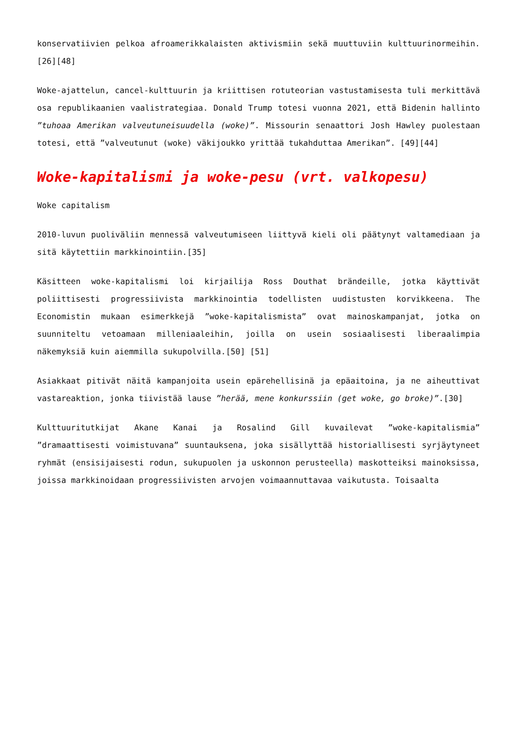konservatiivien pelkoa afroamerikkalaisten aktivismiin sekä muuttuviin kulttuurinormeihin. [26][48]
Woke-ajattelun, cancel-kulttuurin ja kriittisen rotuteorian vastustamisesta tuli merkittävä osa republikaanien vaalistrategiaa. Donald Trump totesi vuonna 2021, että Bidenin hallinto ”tuhoaa Amerikan valveutuneisuudella (woke)”. Missourin senaattori Josh Hawley puolestaan totesi, että ”valveutunut (woke) väkijoukko yrittää tukahduttaa Amerikan”. [49][44]
Woke-kapitalismi ja woke-pesu (vrt. valkopesu)
Woke capitalism
2010-luvun puoliväliin mennessä valveutumiseen liittyvä kieli oli päätynyt valtamediaan ja sitä käytettiin markkinointiin.[35]
Käsitteen woke-kapitalismi loi kirjailija Ross Douthat brändeille, jotka käyttivät poliittisesti progressiivista markkinointia todellisten uudistusten korvikkeena. The Economistin mukaan esimerkkejä ”woke-kapitalismista” ovat mainoskampanjat, jotka on suunniteltu vetoamaan milleniaaleihin, joilla on usein sosiaalisesti liberaalimpia näkemyksiä kuin aiemmilla sukupolvilla.[50] [51]
Asiakkaat pitivät näitä kampanjoita usein epärehellisinä ja epäaitoina, ja ne aiheuttivat vastareaktion, jonka tiivistää lause ”herää, mene konkurssiin (get woke, go broke)”.[30]
Kulttuuritutkijat Akane Kanai ja Rosalind Gill kuvailevat ”woke-kapitalismia” ”dramaattisesti voimistuvana” suuntauksena, joka sisällyttää historiallisesti syrjäytyneet ryhmät (ensisijaisesti rodun, sukupuolen ja uskonnon perusteella) maskotteiksi mainoksissa, joissa markkinoidaan progressiivisten arvojen voimaannuttavaa vaikutusta. Toisaalta